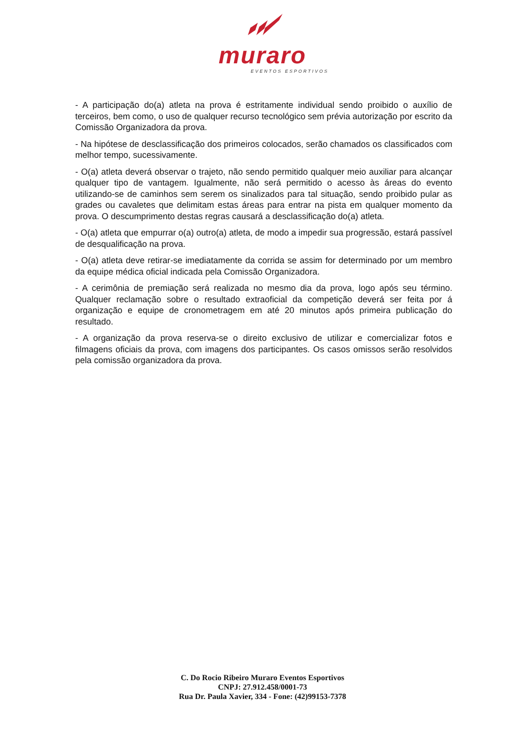muraro
EVENTOS ESPORTIVOS
- A participação do(a) atleta na prova é estritamente individual sendo proibido o auxílio de terceiros, bem como, o uso de qualquer recurso tecnológico sem prévia autorização por escrito da Comissão Organizadora da prova.
- Na hipótese de desclassificação dos primeiros colocados, serão chamados os classificados com melhor tempo, sucessivamente.
- O(a) atleta deverá observar o trajeto, não sendo permitido qualquer meio auxiliar para alcançar qualquer tipo de vantagem. Igualmente, não será permitido o acesso às áreas do evento utilizando-se de caminhos sem serem os sinalizados para tal situação, sendo proibido pular as grades ou cavaletes que delimitam estas áreas para entrar na pista em qualquer momento da prova. O descumprimento destas regras causará a desclassificação do(a) atleta.
- O(a) atleta que empurrar o(a) outro(a) atleta, de modo a impedir sua progressão, estará passível de desqualificação na prova.
- O(a) atleta deve retirar-se imediatamente da corrida se assim for determinado por um membro da equipe médica oficial indicada pela Comissão Organizadora.
- A cerimônia de premiação será realizada no mesmo dia da prova, logo após seu término. Qualquer reclamação sobre o resultado extraoficial da competição deverá ser feita por á organização e equipe de cronometragem em até 20 minutos após primeira publicação do resultado.
- A organização da prova reserva-se o direito exclusivo de utilizar e comercializar fotos e filmagens oficiais da prova, com imagens dos participantes. Os casos omissos serão resolvidos pela comissão organizadora da prova.
C. Do Rocio Ribeiro Muraro Eventos Esportivos
CNPJ: 27.912.458/0001-73
Rua Dr. Paula Xavier, 334 - Fone: (42)99153-7378